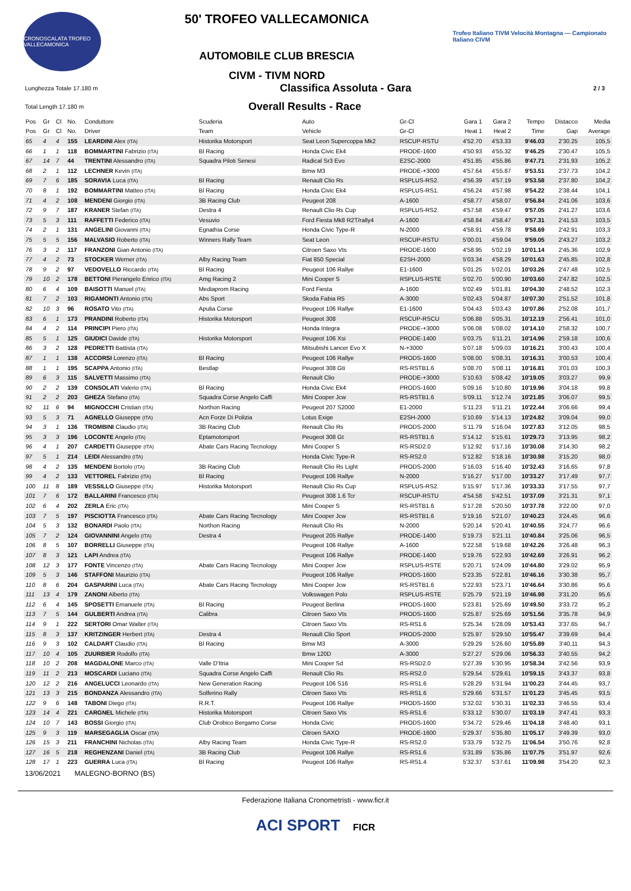CRONOSCALATA TROFEO VALLECAMONICA
50' TROFEO VALLECAMONICA
AUTOMOBILE CLUB BRESCIA
CIVM - TIVM NORD
Trofeo Italiano TIVM Velocità Montagna — Campionato Italiano CIVM
Lunghezza Totale 17.180 m Classifica Assoluta - Gara 2 / 3
Total Length 17.180 m Overall Results - Race
| Pos | Gr | Cl | No. | Conduttore | Scuderia | Auto | Gr-Cl | Gara 1 | Gara 2 | Tempo | Distacco | Media |
| --- | --- | --- | --- | --- | --- | --- | --- | --- | --- | --- | --- | --- |
| Pos | Gr | Cl | No. | Driver | Team | Vehicle | Gr-Cl | Heat 1 | Heat 2 | Time | Gap | Average |
| 65 | 4 | 4 | 155 | LEARDINI Alex (ITA) | Historika Motorsport | Seat Leon Supercoppa Mk2 | RSCUP-RSTU | 4'52.70 | 4'53.33 | 9'46.03 | 2'30.25 | 105,5 |
| 66 | 1 | 1 | 118 | BOMMARTINI Fabrizio (ITA) | Bl Racing | Honda Civic Ek4 | PRODE-1600 | 4'50.93 | 4'55.32 | 9'46.25 | 2'30.47 | 105,5 |
| 67 | 14 | 7 | 44 | TRENTINI Alessandro (ITA) | Squadra Piloti Senesi | Radical Sr3 Evo | E2SC-2000 | 4'51.85 | 4'55.86 | 9'47.71 | 2'31.93 | 105,2 |
| 68 | 2 | 1 | 112 | LECHNER Kevin (ITA) | | Bmw M3 | PRODE-+3000 | 4'57.64 | 4'55.87 | 9'53.51 | 2'37.73 | 104,2 |
| 69 | 7 | 6 | 185 | SORAVIA Luca (ITA) | Bl Racing | Renault Clio Rs | RSPLUS-RS2. | 4'56.39 | 4'57.19 | 9'53.58 | 2'37.80 | 104,2 |
| 70 | 8 | 1 | 192 | BOMMARTINI Matteo (ITA) | Bl Racing | Honda Civic Ek4 | RSPLUS-RS1. | 4'56.24 | 4'57.98 | 9'54.22 | 2'38.44 | 104,1 |
| 71 | 4 | 2 | 108 | MENDENI Giorgio (ITA) | 3B Racing Club | Peugeot 208 | A-1600 | 4'58.77 | 4'58.07 | 9'56.84 | 2'41.06 | 103,6 |
| 72 | 9 | 7 | 187 | KRANER Stefan (ITA) | Destra 4 | Renault Clio Rs Cup | RSPLUS-RS2. | 4'57.58 | 4'59.47 | 9'57.05 | 2'41.27 | 103,6 |
| 73 | 5 | 3 | 111 | RAFFETTI Federico (ITA) | Vesuvio | Ford Fiesta Mk8 R2T/rally4 | A-1600 | 4'58.84 | 4'58.47 | 9'57.31 | 2'41.53 | 103,5 |
| 74 | 2 | 1 | 131 | ANGELINI Giovanni (ITA) | Egnathia Corse | Honda Civic Type-R | N-2000 | 4'58.91 | 4'59.78 | 9'58.69 | 2'42.91 | 103,3 |
| 75 | 5 | 5 | 156 | MALVASIO Roberto (ITA) | Winners Rally Team | Seat Leon | RSCUP-RSTU | 5'00.01 | 4'59.04 | 9'59.05 | 2'43.27 | 103,2 |
| 76 | 3 | 2 | 117 | FRANZONI Gian Antonio (ITA) | | Citroen Saxo Vts | PRODE-1600 | 4'58.95 | 5'02.19 | 10'01.14 | 2'45.36 | 102,9 |
| 77 | 4 | 2 | 73 | STOCKER Werner (ITA) | Alby Racing Team | Fiat 850 Special | E2SH-2000 | 5'03.34 | 4'58.29 | 10'01.63 | 2'45.85 | 102,8 |
| 78 | 9 | 2 | 97 | VEDOVELLO Riccardo (ITA) | Bl Racing | Peugeot 106 Rallye | E1-1600 | 5'01.25 | 5'02.01 | 10'03.26 | 2'47.48 | 102,5 |
| 79 | 10 | 2 | 178 | BETTONI Pierangelo Enrico (ITA) | Amg Racing 2 | Mini Cooper S | RSPLUS-RSTE | 5'02.70 | 5'00.90 | 10'03.60 | 2'47.82 | 102,5 |
| 80 | 6 | 4 | 109 | BAISOTTI Manuel (ITA) | Mediaprom Racing | Ford Fiesta | A-1600 | 5'02.49 | 5'01.81 | 10'04.30 | 2'48.52 | 102,3 |
| 81 | 7 | 2 | 103 | RIGAMONTI Antonio (ITA) | Abs Sport | Skoda Fabia R5 | A-3000 | 5'02.43 | 5'04.87 | 10'07.30 | 2'51.52 | 101,8 |
| 82 | 10 | 3 | 96 | ROSATO Vito (ITA) | Apulia Corse | Peugeot 106 Rallye | E1-1600 | 5'04.43 | 5'03.43 | 10'07.86 | 2'52.08 | 101,7 |
| 83 | 6 | 1 | 173 | PRANDINI Roberto (ITA) | Historika Motorsport | Peugeot 308 | RSCUP-RSCU | 5'06.88 | 5'05.31 | 10'12.19 | 2'56.41 | 101,0 |
| 84 | 4 | 2 | 114 | PRINCIPI Piero (ITA) | | Honda Integra | PRODE-+3000 | 5'06.08 | 5'08.02 | 10'14.10 | 2'58.32 | 100,7 |
| 85 | 5 | 1 | 125 | GIUDICI Davide (ITA) | Historika Motorsport | Peugeot 106 Xsi | PRODE-1400 | 5'03.75 | 5'11.21 | 10'14.96 | 2'59.18 | 100,6 |
| 86 | 3 | 2 | 128 | PEDRETTI Battista (ITA) | | Mitsubishi Lancer Evo X | N-+3000 | 5'07.18 | 5'09.03 | 10'16.21 | 3'00.43 | 100,4 |
| 87 | 1 | 1 | 138 | ACCORSI Lorenzo (ITA) | Bl Racing | Peugeot 106 Rallye | PRODS-1600 | 5'08.00 | 5'08.31 | 10'16.31 | 3'00.53 | 100,4 |
| 88 | 1 | 1 | 195 | SCAPPA Antonio (ITA) | Bestlap | Peugeot 308 Gti | RS-RSTB1.6 | 5'08.70 | 5'08.11 | 10'16.81 | 3'01.03 | 100,3 |
| 89 | 6 | 3 | 115 | SALVETTI Massimo (ITA) | | Renault Clio | PRODE-+3000 | 5'10.63 | 5'08.42 | 10'19.05 | 3'03.27 | 99,9 |
| 90 | 2 | 2 | 139 | CONSOLATI Valerio (ITA) | Bl Racing | Honda Civic Ek4 | PRODS-1600 | 5'09.16 | 5'10.80 | 10'19.96 | 3'04.18 | 99,8 |
| 91 | 2 | 2 | 203 | GHEZA Stefano (ITA) | Squadra Corse Angelo Caffi | Mini Cooper Jcw | RS-RSTB1.6 | 5'09.11 | 5'12.74 | 10'21.85 | 3'06.07 | 99,5 |
| 92 | 11 | 6 | 94 | MIGNOCCHI Cristian (ITA) | Northon Racing | Peugeot 207 S2000 | E1-2000 | 5'11.23 | 5'11.21 | 10'22.44 | 3'06.66 | 99,4 |
| 93 | 5 | 3 | 71 | AGNELLO Giuseppe (ITA) | Acn Forze Di Polizia | Lotus Exige | E2SH-2000 | 5'10.69 | 5'14.13 | 10'24.82 | 3'09.04 | 99,0 |
| 94 | 3 | 1 | 136 | TROMBINI Claudio (ITA) | 3B Racing Club | Renault Clio Rs | PRODS-2000 | 5'11.79 | 5'16.04 | 10'27.83 | 3'12.05 | 98,5 |
| 95 | 3 | 3 | 196 | LOCONTE Angelo (ITA) | Eptamotorsport | Peugeot 308 Gt | RS-RSTB1.6 | 5'14.12 | 5'15.61 | 10'29.73 | 3'13.95 | 98,2 |
| 96 | 4 | 1 | 207 | CARDETTI Giuseppe (ITA) | Abate Cars Racing Tecnology | Mini Cooper S | RS-RSD2.0 | 5'12.92 | 5'17.16 | 10'30.08 | 3'14.30 | 98,2 |
| 97 | 5 | 1 | 214 | LEIDI Alessandro (ITA) | | Honda Civic Type-R | RS-RS2.0 | 5'12.82 | 5'18.16 | 10'30.98 | 3'15.20 | 98,0 |
| 98 | 4 | 2 | 135 | MENDENI Bortolo (ITA) | 3B Racing Club | Renault Clio Rs Light | PRODS-2000 | 5'16.03 | 5'16.40 | 10'32.43 | 3'16.65 | 97,8 |
| 99 | 4 | 2 | 133 | VETTOREL Fabrizio (ITA) | Bl Racing | Peugeot 106 Rallye | N-2000 | 5'16.27 | 5'17.00 | 10'33.27 | 3'17.49 | 97,7 |
| 100 | 11 | 8 | 189 | VESSILLO Giuseppe (ITA) | Historika Motorsport | Renault Clio Rs Cup | RSPLUS-RS2. | 5'15.97 | 5'17.36 | 10'33.33 | 3'17.55 | 97,7 |
| 101 | 7 | 6 | 172 | BALLARINI Francesco (ITA) | | Peugeot 308 1.6 Tcr | RSCUP-RSTU | 4'54.58 | 5'42.51 | 10'37.09 | 3'21.31 | 97,1 |
| 102 | 6 | 4 | 202 | ZERLA Eric (ITA) | | Mini Cooper S | RS-RSTB1.6 | 5'17.28 | 5'20.50 | 10'37.78 | 3'22.00 | 97,0 |
| 103 | 7 | 5 | 197 | PISCIOTTA Francesco (ITA) | Abate Cars Racing Tecnology | Mini Cooper Jcw | RS-RSTB1.6 | 5'19.16 | 5'21.07 | 10'40.23 | 3'24.45 | 96,6 |
| 104 | 5 | 3 | 132 | BONARDI Paolo (ITA) | Northon Racing | Renault Clio Rs | N-2000 | 5'20.14 | 5'20.41 | 10'40.55 | 3'24.77 | 96,6 |
| 105 | 7 | 2 | 124 | GIOVANNINI Angelo (ITA) | Destra 4 | Peugeot 205 Rallye | PRODE-1400 | 5'19.73 | 5'21.11 | 10'40.84 | 3'25.06 | 96,5 |
| 106 | 8 | 5 | 107 | BORRELLI Giuseppe (ITA) | | Peugeot 106 Rallye | A-1600 | 5'22.58 | 5'19.68 | 10'42.26 | 3'26.48 | 96,3 |
| 107 | 8 | 3 | 121 | LAPI Andrea (ITA) | | Peugeot 106 Rallye | PRODE-1400 | 5'19.76 | 5'22.93 | 10'42.69 | 3'26.91 | 96,2 |
| 108 | 12 | 3 | 177 | FONTE Vincenzo (ITA) | Abate Cars Racing Tecnology | Mini Cooper Jcw | RSPLUS-RSTE | 5'20.71 | 5'24.09 | 10'44.80 | 3'29.02 | 95,9 |
| 109 | 5 | 3 | 146 | STAFFONI Maurizio (ITA) | | Peugeot 106 Rallye | PRODS-1600 | 5'23.35 | 5'22.81 | 10'46.16 | 3'30.38 | 95,7 |
| 110 | 8 | 6 | 204 | GASPARINI Luca (ITA) | Abate Cars Racing Tecnology | Mini Cooper Jcw | RS-RSTB1.6 | 5'22.93 | 5'23.71 | 10'46.64 | 3'30.86 | 95,6 |
| 111 | 13 | 4 | 179 | ZANONI Alberto (ITA) | | Volkswagen Polo | RSPLUS-RSTE | 5'25.79 | 5'21.19 | 10'46.98 | 3'31.20 | 95,6 |
| 112 | 6 | 4 | 145 | SPOSETTI Emanuele (ITA) | Bl Racing | Peugeot Berlina | PRODS-1600 | 5'23.81 | 5'25.69 | 10'49.50 | 3'33.72 | 95,2 |
| 113 | 7 | 5 | 144 | GULBERTI Andrea (ITA) | Calibra | Citroen Saxo Vts | PRODS-1600 | 5'25.87 | 5'25.69 | 10'51.56 | 3'35.78 | 94,9 |
| 114 | 9 | 1 | 222 | SERTORI Omar Walter (ITA) | | Citroen Saxo Vts | RS-RS1.6 | 5'25.34 | 5'28.09 | 10'53.43 | 3'37.65 | 94,7 |
| 115 | 8 | 3 | 137 | KRITZINGER Herbert (ITA) | Destra 4 | Renault Clio Sport | PRODS-2000 | 5'25.97 | 5'29.50 | 10'55.47 | 3'39.69 | 94,4 |
| 116 | 9 | 3 | 102 | CALDART Claudio (ITA) | Bl Racing | Bmw M3 | A-3000 | 5'29.29 | 5'26.60 | 10'55.89 | 3'40.11 | 94,3 |
| 117 | 10 | 4 | 105 | ZUURBIER Rodolfo (ITA) | | Bmw 120D | A-3000 | 5'27.27 | 5'29.06 | 10'56.33 | 3'40.55 | 94,2 |
| 118 | 10 | 2 | 208 | MAGDALONE Marco (ITA) | Valle D'Itria | Mini Cooper Sd | RS-RSD2.0 | 5'27.39 | 5'30.95 | 10'58.34 | 3'42.56 | 93,9 |
| 119 | 11 | 2 | 213 | MOSCARDI Luciano (ITA) | Squadra Corse Angelo Caffi | Renault Clio Rs | RS-RS2.0 | 5'29.54 | 5'29.61 | 10'59.15 | 3'43.37 | 93,8 |
| 120 | 12 | 2 | 216 | ANGELUCCI Leonardo (ITA) | New Generation Racing | Peugeot 106 S16 | RS-RS1.6 | 5'28.29 | 5'31.94 | 11'00.23 | 3'44.45 | 93,7 |
| 121 | 13 | 3 | 215 | BONDANZA Alessandro (ITA) | Solferino Rally | Citroen Saxo Vts | RS-RS1.6 | 5'29.66 | 5'31.57 | 11'01.23 | 3'45.45 | 93,5 |
| 122 | 9 | 6 | 148 | TABONI Diego (ITA) | R.R.T. | Peugeot 106 Rallye | PRODS-1600 | 5'32.02 | 5'30.31 | 11'02.33 | 3'46.55 | 93,4 |
| 123 | 14 | 4 | 221 | CARGNEL Michele (ITA) | Historika Motorsport | Citroen Saxo Vts | RS-RS1.6 | 5'33.12 | 5'30.07 | 11'03.19 | 3'47.41 | 93,3 |
| 124 | 10 | 7 | 143 | BOSSI Giorgio (ITA) | Club Orobico Bergamo Corse | Honda Civic | PRODS-1600 | 5'34.72 | 5'29.46 | 11'04.18 | 3'48.40 | 93,1 |
| 125 | 9 | 3 | 119 | MARSEGAGLIA Oscar (ITA) | | Citroen SAXO | PRODE-1600 | 5'29.37 | 5'35.80 | 11'05.17 | 3'49.39 | 93,0 |
| 126 | 15 | 3 | 211 | FRANCHINI Nicholas (ITA) | Alby Racing Team | Honda Civic Type-R | RS-RS2.0 | 5'33.79 | 5'32.75 | 11'06.54 | 3'50.76 | 92,8 |
| 127 | 16 | 5 | 218 | REGHENZANI Daniel (ITA) | 3B Racing Club | Peugeot 106 Rallye | RS-RS1.6 | 5'31.89 | 5'35.86 | 11'07.75 | 3'51.97 | 92,6 |
| 128 | 17 | 1 | 223 | GUERRA Luca (ITA) | Bl Racing | Peugeot 106 Rallye | RS-RS1.4 | 5'32.37 | 5'37.61 | 11'09.98 | 3'54.20 | 92,3 |
13/06/2021 MALEGNO-BORNO (BS)
Federazione Italiana Cronometristi - www.ficr.it
ACI SPORT FICR